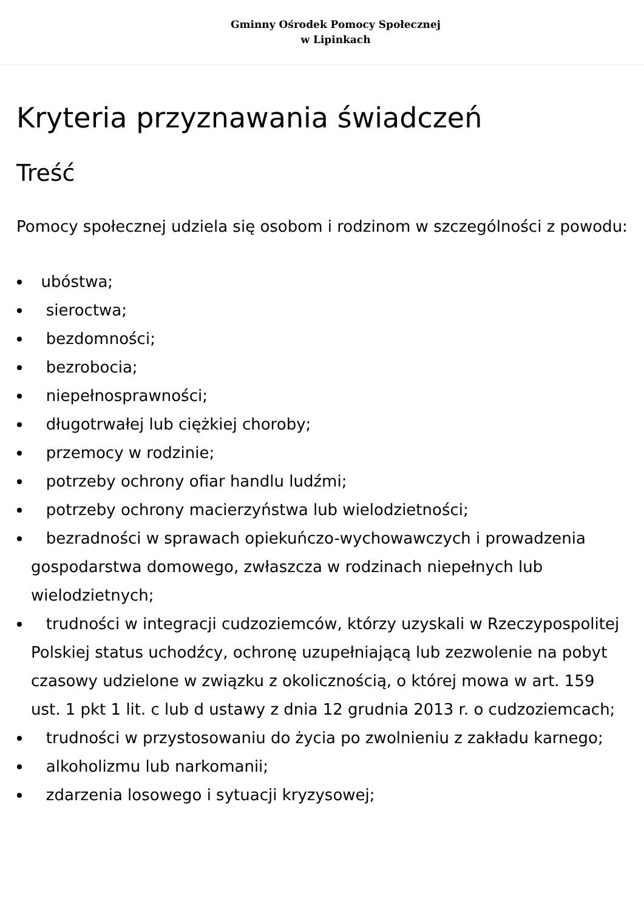Gminny Ośrodek Pomocy Społecznej
w Lipinkach
Kryteria przyznawania świadczeń
Treść
Pomocy społecznej udziela się osobom i rodzinom w szczególności z powodu:
ubóstwa;
sieroctwa;
bezdomności;
bezrobocia;
niepełnosprawności;
długotrwałej lub ciężkiej choroby;
przemocy w rodzinie;
potrzeby ochrony ofiar handlu ludźmi;
potrzeby ochrony macierzyństwa lub wielodzietności;
bezradności w sprawach opiekuńczo-wychowawczych i prowadzenia gospodarstwa domowego, zwłaszcza w rodzinach niepełnych lub wielodzietnych;
trudności w integracji cudzoziemców, którzy uzyskali w Rzeczypospolitej Polskiej status uchodźcy, ochronę uzupełniającą lub zezwolenie na pobyt czasowy udzielone w związku z okolicznością, o której mowa w art. 159 ust. 1 pkt 1 lit. c lub d ustawy z dnia 12 grudnia 2013 r. o cudzoziemcach;
trudności w przystosowaniu do życia po zwolnieniu z zakładu karnego;
alkoholizmu lub narkomanii;
zdarzenia losowego i sytuacji kryzysowej;